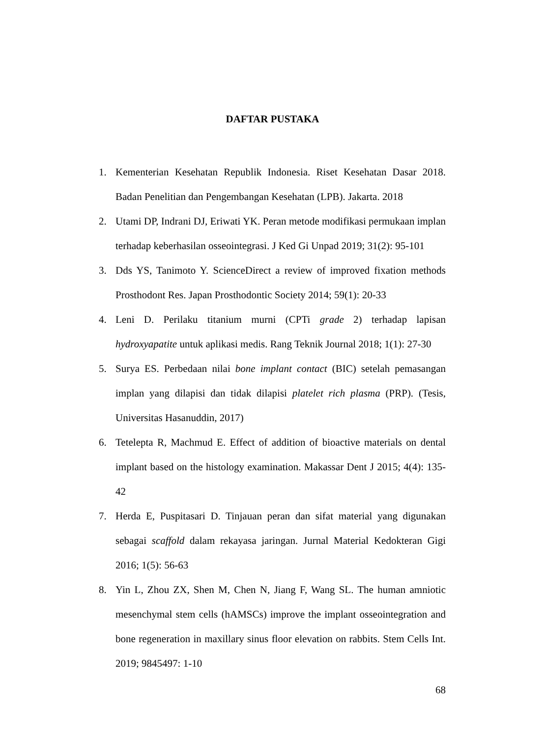DAFTAR PUSTAKA
1. Kementerian Kesehatan Republik Indonesia. Riset Kesehatan Dasar 2018. Badan Penelitian dan Pengembangan Kesehatan (LPB). Jakarta. 2018
2. Utami DP, Indrani DJ, Eriwati YK. Peran metode modifikasi permukaan implan terhadap keberhasilan osseointegrasi. J Ked Gi Unpad 2019; 31(2): 95-101
3. Dds YS, Tanimoto Y. ScienceDirect a review of improved fixation methods Prosthodont Res. Japan Prosthodontic Society 2014; 59(1): 20-33
4. Leni D. Perilaku titanium murni (CPTi grade 2) terhadap lapisan hydroxyapatite untuk aplikasi medis. Rang Teknik Journal 2018; 1(1): 27-30
5. Surya ES. Perbedaan nilai bone implant contact (BIC) setelah pemasangan implan yang dilapisi dan tidak dilapisi platelet rich plasma (PRP). (Tesis, Universitas Hasanuddin, 2017)
6. Tetelepta R, Machmud E. Effect of addition of bioactive materials on dental implant based on the histology examination. Makassar Dent J 2015; 4(4): 135-42
7. Herda E, Puspitasari D. Tinjauan peran dan sifat material yang digunakan sebagai scaffold dalam rekayasa jaringan. Jurnal Material Kedokteran Gigi 2016; 1(5): 56-63
8. Yin L, Zhou ZX, Shen M, Chen N, Jiang F, Wang SL. The human amniotic mesenchymal stem cells (hAMSCs) improve the implant osseointegration and bone regeneration in maxillary sinus floor elevation on rabbits. Stem Cells Int. 2019; 9845497: 1-10
68